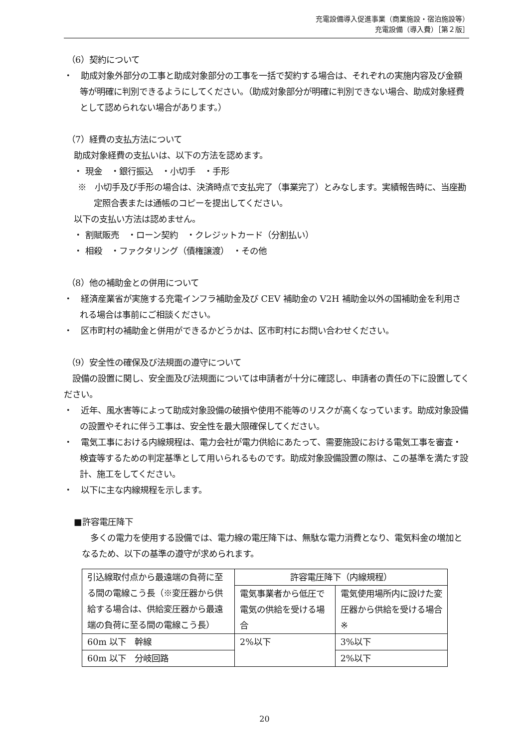充電設備導入促進事業（商業施設・宿泊施設等）
充電設備（導入費）［第２版］
（6）契約について
・　助成対象外部分の工事と助成対象部分の工事を一括で契約する場合は、それぞれの実施内容及び金額等が明確に判別できるようにしてください。（助成対象部分が明確に判別できない場合、助成対象経費として認められない場合があります。）
（7）経費の支払方法について
助成対象経費の支払いは、以下の方法を認めます。
・ 現金　・銀行振込　・小切手　・手形
※　小切手及び手形の場合は、決済時点で支払完了（事業完了）とみなします。実績報告時に、当座勘定照合表または通帳のコピーを提出してください。
以下の支払い方法は認めません。
・ 割賦販売　・ローン契約　・クレジットカード（分割払い）
・ 相殺　・ファクタリング（債権譲渡）　・その他
（8）他の補助金との併用について
・　経済産業省が実施する充電インフラ補助金及び CEV 補助金の V2H 補助金以外の国補助金を利用される場合は事前にご相談ください。
・　区市町村の補助金と併用ができるかどうかは、区市町村にお問い合わせください。
（9）安全性の確保及び法規面の遵守について
　設備の設置に関し、安全面及び法規面については申請者が十分に確認し、申請者の責任の下に設置してください。
・　近年、風水害等によって助成対象設備の破損や使用不能等のリスクが高くなっています。助成対象設備の設置やそれに伴う工事は、安全性を最大限確保してください。
・　電気工事における内線規程は、電力会社が電力供給にあたって、需要施設における電気工事を審査・検査等するための判定基準として用いられるものです。助成対象設備設置の際は、この基準を満たす設計、施工をしてください。
・　以下に主な内線規程を示します。
■許容電圧降下
　多くの電力を使用する設備では、電力線の電圧降下は、無駄な電力消費となり、電気料金の増加となるため、以下の基準の遵守が求められます。
| 引込線取付点から最遠端の負荷に至る間の電線こう長（※変圧器から供給する場合は、供給変圧器から最遠端の負荷に至る間の電線こう長） | 許容電圧降下（内線規程） | |
| | 電気事業者から低圧で電気の供給を受ける場合 | 電気使用場所内に設けた変圧器から供給を受ける場合 ※ |
| 60m 以下 幹線 | 2%以下 | 3%以下 |
| 60m 以下 分岐回路 | | 2%以下 |
20